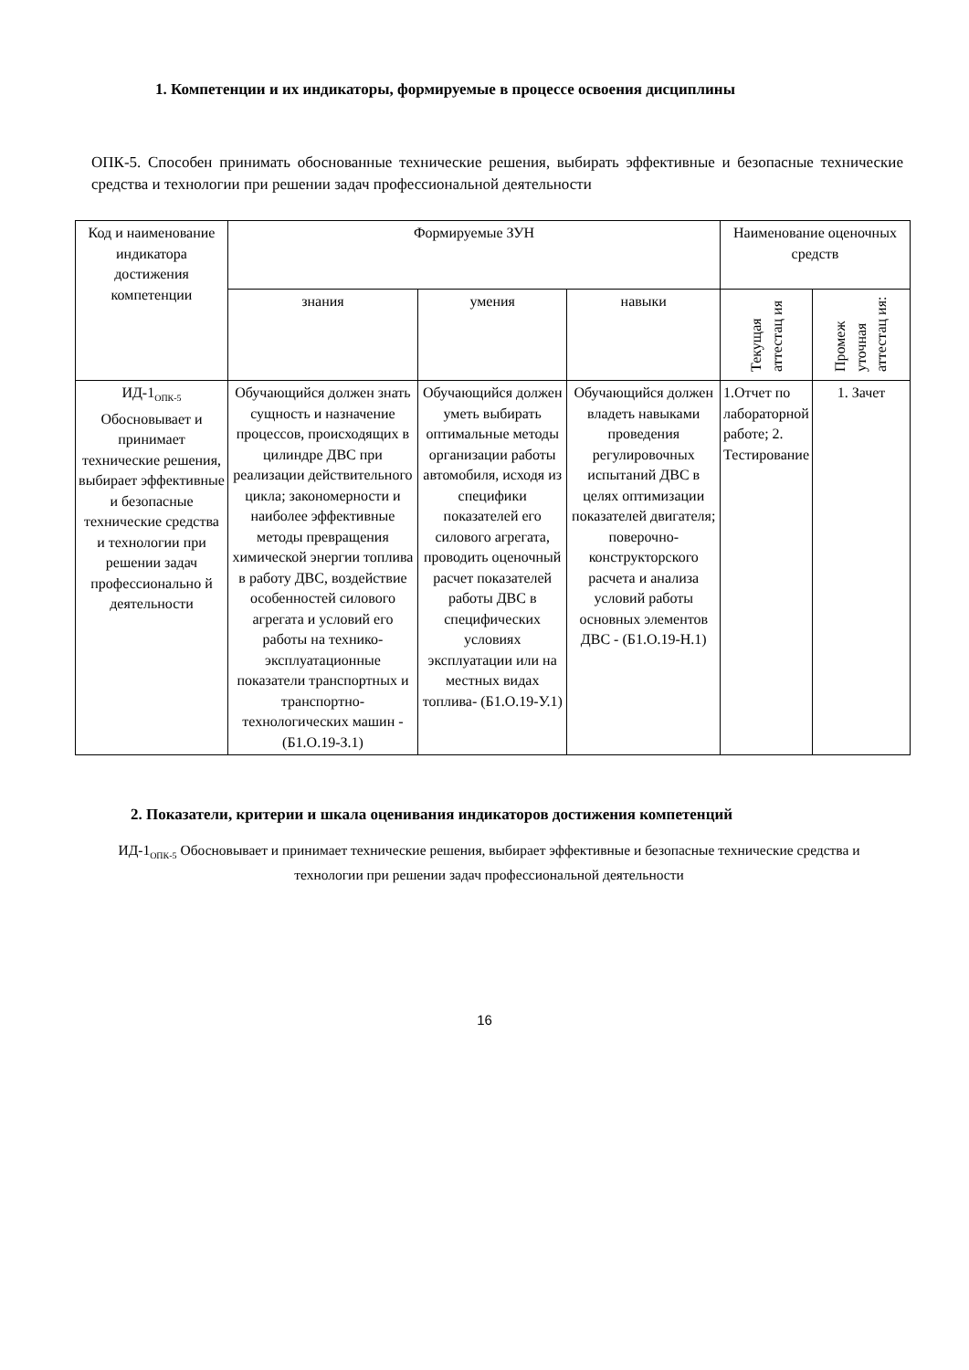1. Компетенции и их индикаторы, формируемые в процессе освоения дисциплины
ОПК-5. Способен принимать обоснованные технические решения, выбирать эффективные и безопасные технические средства и технологии при решении задач профессиональной деятельности
| Код и наименование индикатора достижения компетенции | Формируемые ЗУН | | | Наименование оценочных средств | |
| --- | --- | --- | --- | --- | --- |
| | знания | умения | навыки | Текущая аттестац ия | Промеж уточная аттестац ия: |
| ИД-1<sub>ОПК-5</sub> Обосновывает и принимает технические решения, выбирает эффективные и безопасные технические средства и технологии при решении задач профессионально й деятельности | Обучающийся должен знать сущность и назначение процессов, происходящих в цилиндре ДВС при реализации действительного цикла; закономерности и наиболее эффективные методы превращения химической энергии топлива в работу ДВС, воздействие особенностей силового агрегата и условий его работы на технико-эксплуатационные показатели транспортных и транспортно-технологических машин - (Б1.О.19-З.1) | Обучающийся должен уметь выбирать оптимальные методы организации работы автомобиля, исходя из специфики показателей его силового агрегата, проводить оценочный расчет показателей работы ДВС в специфических условиях эксплуатации или на местных видах топлива- (Б1.О.19-У.1) | Обучающийся должен владеть навыками проведения регулировочных испытаний ДВС в целях оптимизации показателей двигателя; поверочно-конструкторского расчета и анализа условий работы основных элементов ДВС - (Б1.О.19-Н.1) | 1.Отчет по лабораторной работе; 2. Тестирование | 1. Зачет |
2. Показатели, критерии и шкала оценивания индикаторов достижения компетенций
ИД-1<sub>ОПК-5</sub> Обосновывает и принимает технические решения, выбирает эффективные и безопасные технические средства и технологии при решении задач профессиональной деятельности
16